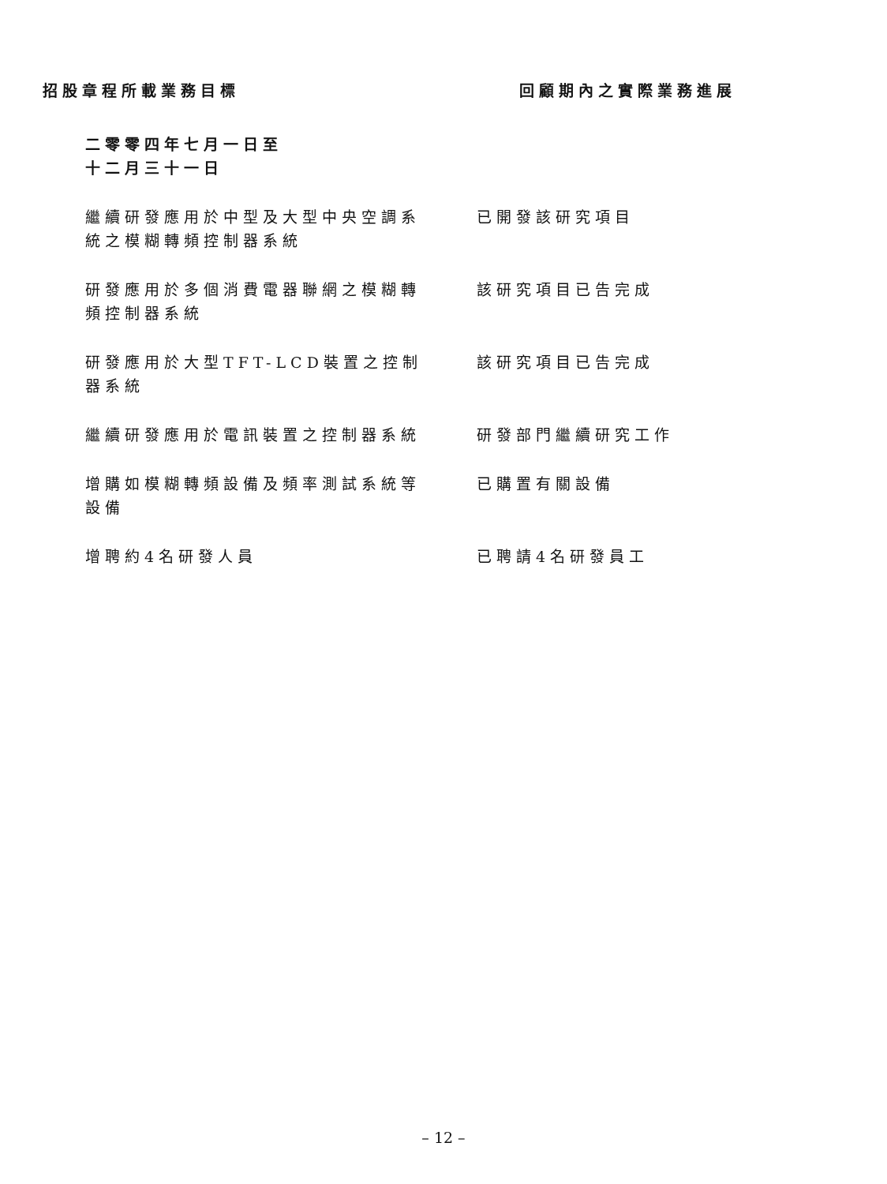| 招股章程所載業務目標 | 回顧期內之實際業務進展 |
| --- | --- |
| 二零零四年七月一日至 十二月三十一日 | |
| 繼續研發應用於中型及大型中央空調系統之模糊轉頻控制器系統 | 已開發該研究項目 |
| 研發應用於多個消費電器聯網之模糊轉頻控制器系統 | 該研究項目已告完成 |
| 研發應用於大型TFT-LCD裝置之控制器系統 | 該研究項目已告完成 |
| 繼續研發應用於電訊裝置之控制器系統 | 研發部門繼續研究工作 |
| 增購如模糊轉頻設備及頻率測試系統等設備 | 已購置有關設備 |
| 增聘約4名研發人員 | 已聘請4名研發員工 |
– 12 –